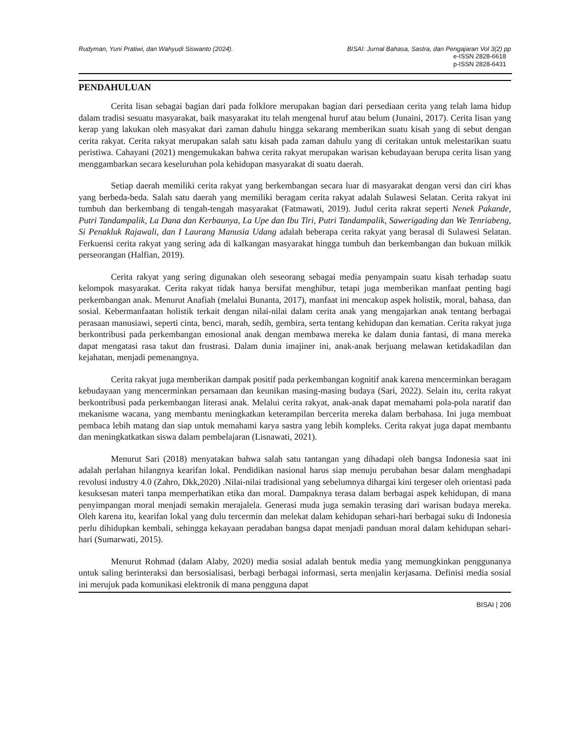Rudyman, Yuni Pratiwi, dan Wahyudi Siswanto (2024). BISAI: Jurnal Bahasa, Sastra, dan Pengajaran Vol 3(2) pp
e-ISSN 2828-6618
p-ISSN 2828-6431
PENDAHULUAN
Cerita lisan sebagai bagian dari pada folklore merupakan bagian dari persediaan cerita yang telah lama hidup dalam tradisi sesuatu masyarakat, baik masyarakat itu telah mengenal huruf atau belum (Junaini, 2017). Cerita lisan yang kerap yang lakukan oleh masyakat dari zaman dahulu hingga sekarang memberikan suatu kisah yang di sebut dengan cerita rakyat. Cerita rakyat merupakan salah satu kisah pada zaman dahulu yang di ceritakan untuk melestarikan suatu peristiwa. Cahayani (2021) mengemukakan bahwa cerita rakyat merupakan warisan kebudayaan berupa cerita lisan yang menggambarkan secara keseluruhan pola kehidupan masyarakat di suatu daerah.
Setiap daerah memiliki cerita rakyat yang berkembangan secara luar di masyarakat dengan versi dan ciri khas yang berbeda-beda. Salah satu daerah yang memiliki beragam cerita rakyat adalah Sulawesi Selatan. Cerita rakyat ini tumbuh dan berkembang di tengah-tengah masyarakat (Fatmawati, 2019). Judul cerita rakrat seperti Nenek Pakande, Putri Tandampalik, La Dana dan Kerbaunya, La Upe dan Ibu Tiri, Putri Tandampalik, Sawerigading dan We Tenriabeng, Si Penakluk Rajawali, dan I Laurang Manusia Udang adalah beberapa cerita rakyat yang berasal di Sulawesi Selatan. Ferkuensi cerita rakyat yang sering ada di kalkangan masyarakat hingga tumbuh dan berkembangan dan bukuan milkik perseorangan (Halfian, 2019).
Cerita rakyat yang sering digunakan oleh seseorang sebagai media penyampain suatu kisah terhadap suatu kelompok masyarakat. Cerita rakyat tidak hanya bersifat menghibur, tetapi juga memberikan manfaat penting bagi perkembangan anak. Menurut Anafiah (melalui Bunanta, 2017), manfaat ini mencakup aspek holistik, moral, bahasa, dan sosial. Kebermanfaatan holistik terkait dengan nilai-nilai dalam cerita anak yang mengajarkan anak tentang berbagai perasaan manusiawi, seperti cinta, benci, marah, sedih, gembira, serta tentang kehidupan dan kematian. Cerita rakyat juga berkontribusi pada perkembangan emosional anak dengan membawa mereka ke dalam dunia fantasi, di mana mereka dapat mengatasi rasa takut dan frustrasi. Dalam dunia imajiner ini, anak-anak berjuang melawan ketidakadilan dan kejahatan, menjadi pemenangnya.
Cerita rakyat juga memberikan dampak positif pada perkembangan kognitif anak karena mencerminkan beragam kebudayaan yang mencerminkan persamaan dan keunikan masing-masing budaya (Sari, 2022). Selain itu, cerita rakyat berkontribusi pada perkembangan literasi anak. Melalui cerita rakyat, anak-anak dapat memahami pola-pola naratif dan mekanisme wacana, yang membantu meningkatkan keterampilan bercerita mereka dalam berbahasa. Ini juga membuat pembaca lebih matang dan siap untuk memahami karya sastra yang lebih kompleks. Cerita rakyat juga dapat membantu dan meningkatkatkan siswa dalam pembelajaran (Lisnawati, 2021).
Menurut Sari (2018) menyatakan bahwa salah satu tantangan yang dihadapi oleh bangsa Indonesia saat ini adalah perlahan hilangnya kearifan lokal. Pendidikan nasional harus siap menuju perubahan besar dalam menghadapi revolusi industry 4.0 (Zahro, Dkk,2020) .Nilai-nilai tradisional yang sebelumnya dihargai kini tergeser oleh orientasi pada kesuksesan materi tanpa memperhatikan etika dan moral. Dampaknya terasa dalam berbagai aspek kehidupan, di mana penyimpangan moral menjadi semakin merajalela. Generasi muda juga semakin terasing dari warisan budaya mereka. Oleh karena itu, kearifan lokal yang dulu tercermin dan melekat dalam kehidupan sehari-hari berbagai suku di Indonesia perlu dihidupkan kembali, sehingga kekayaan peradaban bangsa dapat menjadi panduan moral dalam kehidupan sehari-hari (Sumarwati, 2015).
Menurut Rohmad (dalam Alaby, 2020) media sosial adalah bentuk media yang memungkinkan penggunanya untuk saling berinteraksi dan bersosialisasi, berbagi berbagai informasi, serta menjalin kerjasama. Definisi media sosial ini merujuk pada komunikasi elektronik di mana pengguna dapat
BISAI | 206